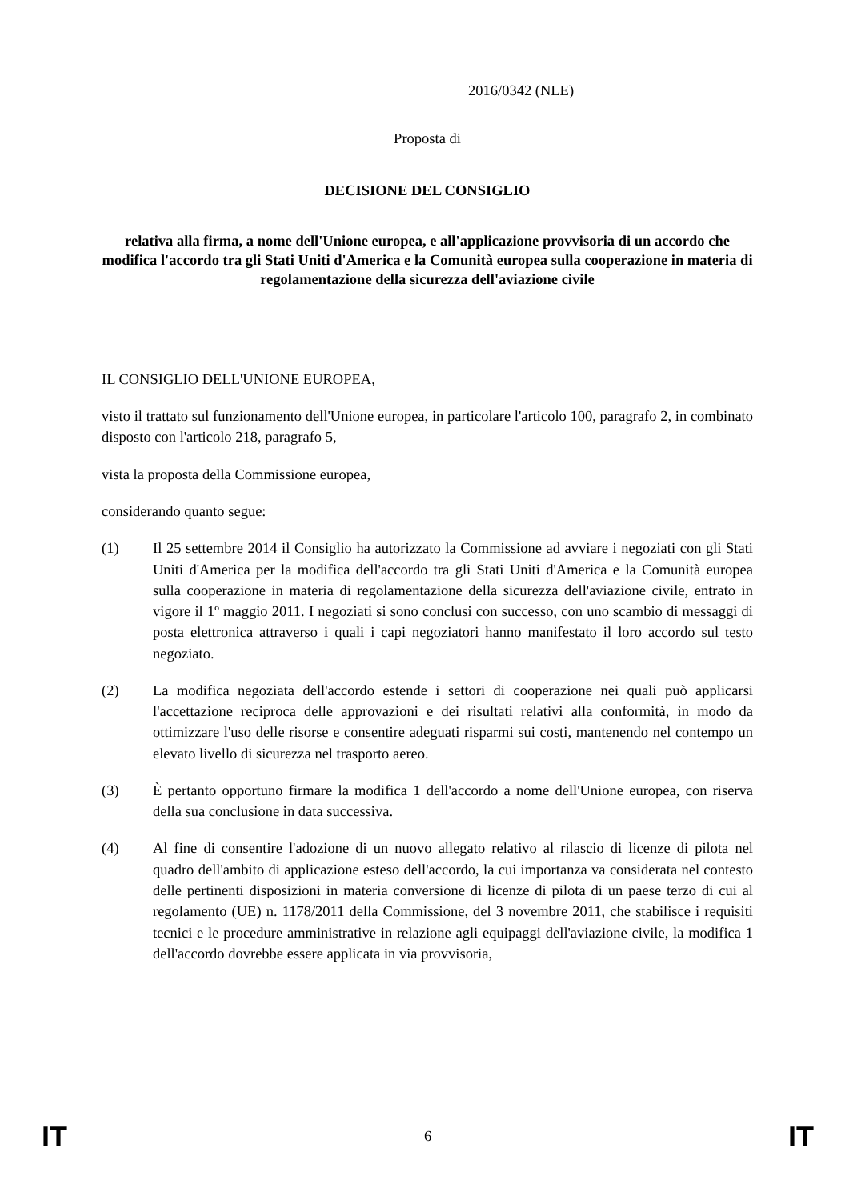2016/0342 (NLE)
Proposta di
DECISIONE DEL CONSIGLIO
relativa alla firma, a nome dell'Unione europea, e all'applicazione provvisoria di un accordo che modifica l'accordo tra gli Stati Uniti d'America e la Comunità europea sulla cooperazione in materia di regolamentazione della sicurezza dell'aviazione civile
IL CONSIGLIO DELL'UNIONE EUROPEA,
visto il trattato sul funzionamento dell'Unione europea, in particolare l'articolo 100, paragrafo 2, in combinato disposto con l'articolo 218, paragrafo 5,
vista la proposta della Commissione europea,
considerando quanto segue:
(1) Il 25 settembre 2014 il Consiglio ha autorizzato la Commissione ad avviare i negoziati con gli Stati Uniti d'America per la modifica dell'accordo tra gli Stati Uniti d'America e la Comunità europea sulla cooperazione in materia di regolamentazione della sicurezza dell'aviazione civile, entrato in vigore il 1º maggio 2011. I negoziati si sono conclusi con successo, con uno scambio di messaggi di posta elettronica attraverso i quali i capi negoziatori hanno manifestato il loro accordo sul testo negoziato.
(2) La modifica negoziata dell'accordo estende i settori di cooperazione nei quali può applicarsi l'accettazione reciproca delle approvazioni e dei risultati relativi alla conformità, in modo da ottimizzare l'uso delle risorse e consentire adeguati risparmi sui costi, mantenendo nel contempo un elevato livello di sicurezza nel trasporto aereo.
(3) È pertanto opportuno firmare la modifica 1 dell'accordo a nome dell'Unione europea, con riserva della sua conclusione in data successiva.
(4) Al fine di consentire l'adozione di un nuovo allegato relativo al rilascio di licenze di pilota nel quadro dell'ambito di applicazione esteso dell'accordo, la cui importanza va considerata nel contesto delle pertinenti disposizioni in materia conversione di licenze di pilota di un paese terzo di cui al regolamento (UE) n. 1178/2011 della Commissione, del 3 novembre 2011, che stabilisce i requisiti tecnici e le procedure amministrative in relazione agli equipaggi dell'aviazione civile, la modifica 1 dell'accordo dovrebbe essere applicata in via provvisoria,
IT 6 IT